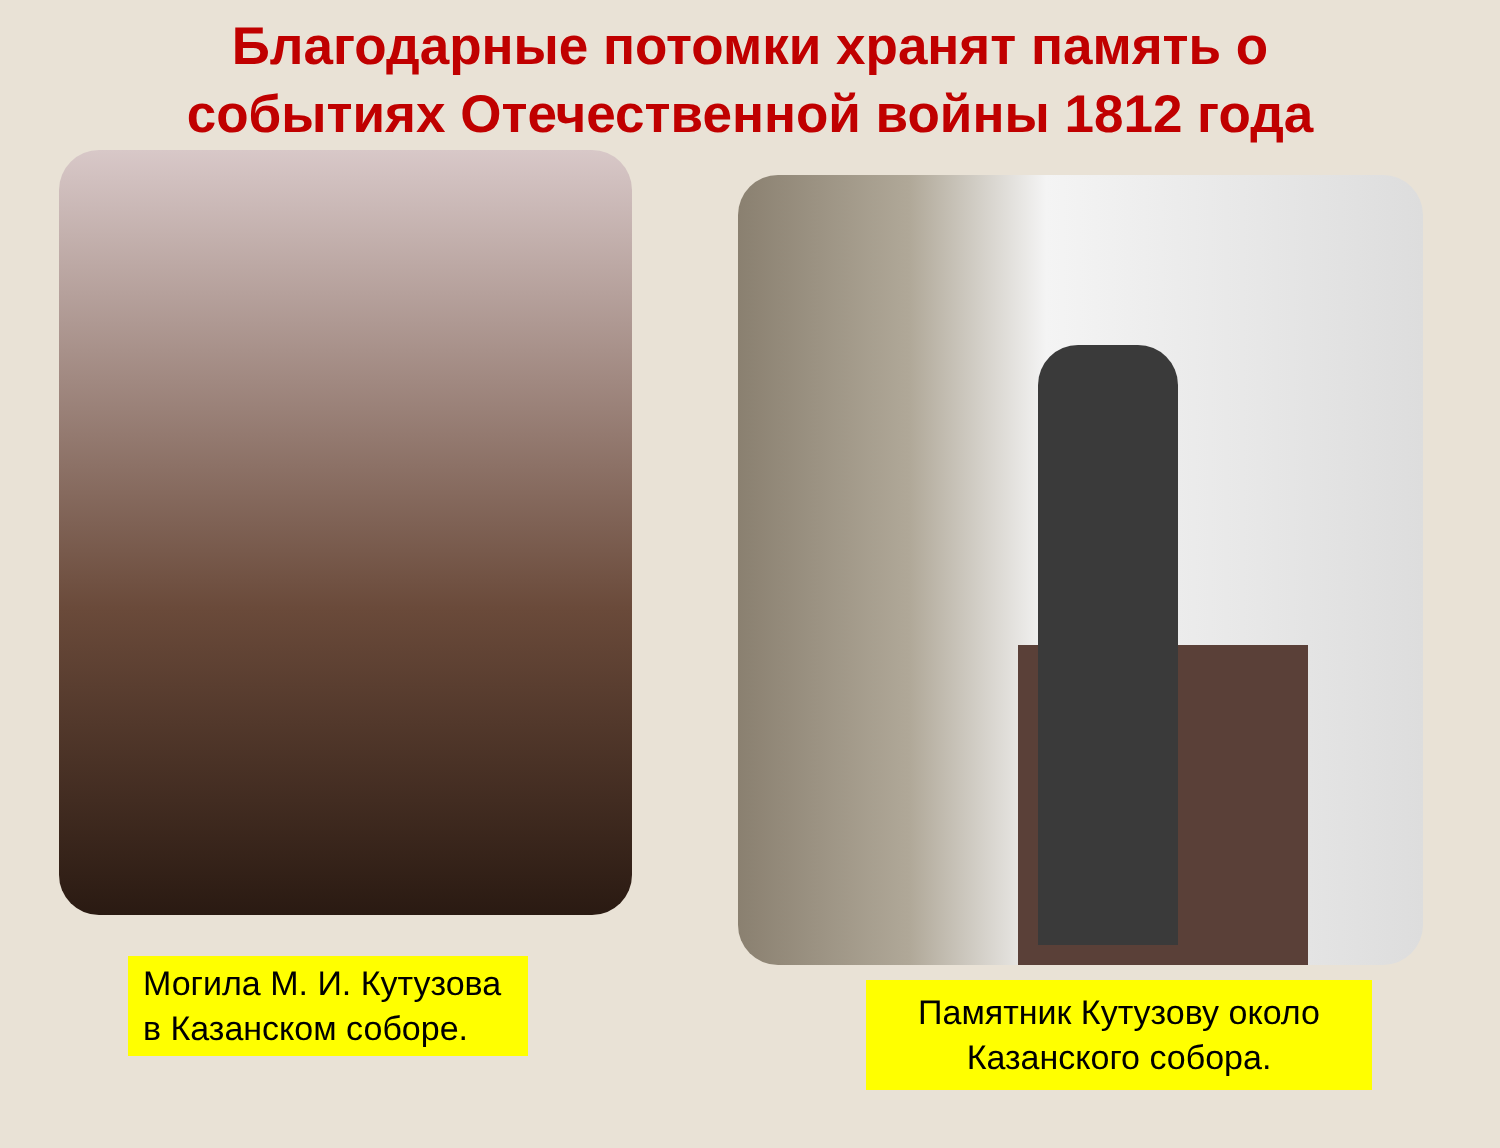Благодарные потомки хранят память о
событиях Отечественной войны 1812 года
Могила М. И. Кутузова в Казанском соборе.
Памятник Кутузову около Казанского собора.